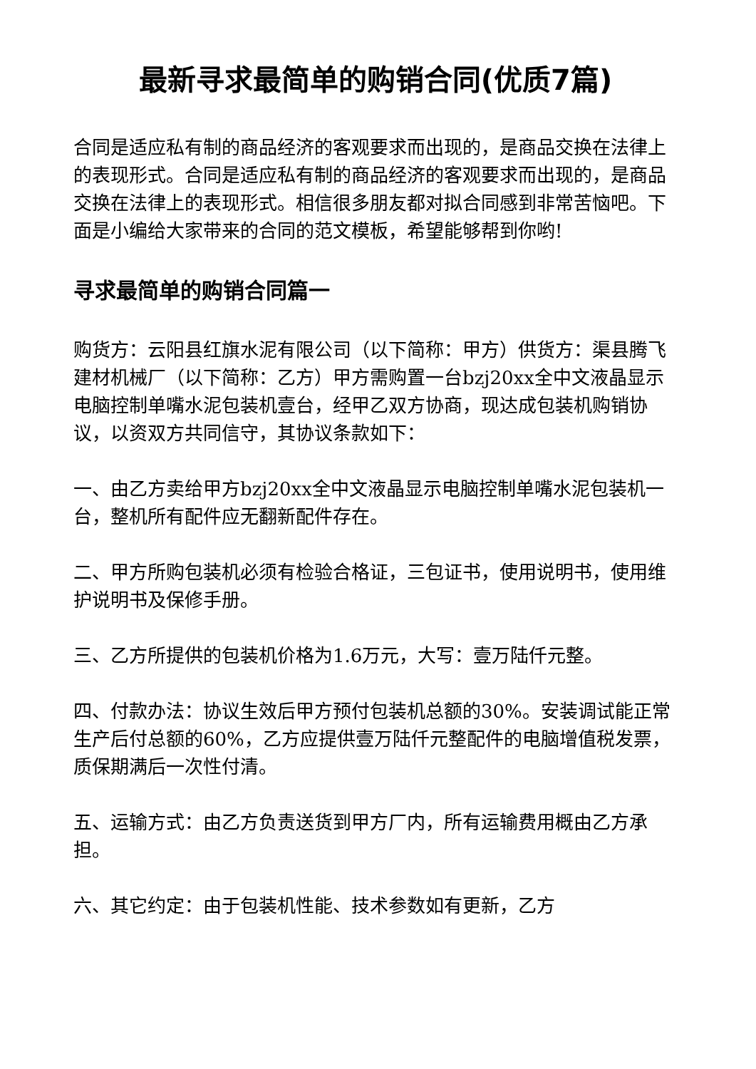最新寻求最简单的购销合同(优质7篇)
合同是适应私有制的商品经济的客观要求而出现的，是商品交换在法律上的表现形式。合同是适应私有制的商品经济的客观要求而出现的，是商品交换在法律上的表现形式。相信很多朋友都对拟合同感到非常苦恼吧。下面是小编给大家带来的合同的范文模板，希望能够帮到你哟!
寻求最简单的购销合同篇一
购货方：云阳县红旗水泥有限公司（以下简称：甲方）供货方：渠县腾飞建材机械厂（以下简称：乙方）甲方需购置一台bzj20xx全中文液晶显示电脑控制单嘴水泥包装机壹台，经甲乙双方协商，现达成包装机购销协议，以资双方共同信守，其协议条款如下：
一、由乙方卖给甲方bzj20xx全中文液晶显示电脑控制单嘴水泥包装机一台，整机所有配件应无翻新配件存在。
二、甲方所购包装机必须有检验合格证，三包证书，使用说明书，使用维护说明书及保修手册。
三、乙方所提供的包装机价格为1.6万元，大写：壹万陆仟元整。
四、付款办法：协议生效后甲方预付包装机总额的30%。安装调试能正常生产后付总额的60%，乙方应提供壹万陆仟元整配件的电脑增值税发票，质保期满后一次性付清。
五、运输方式：由乙方负责送货到甲方厂内，所有运输费用概由乙方承担。
六、其它约定：由于包装机性能、技术参数如有更新，乙方